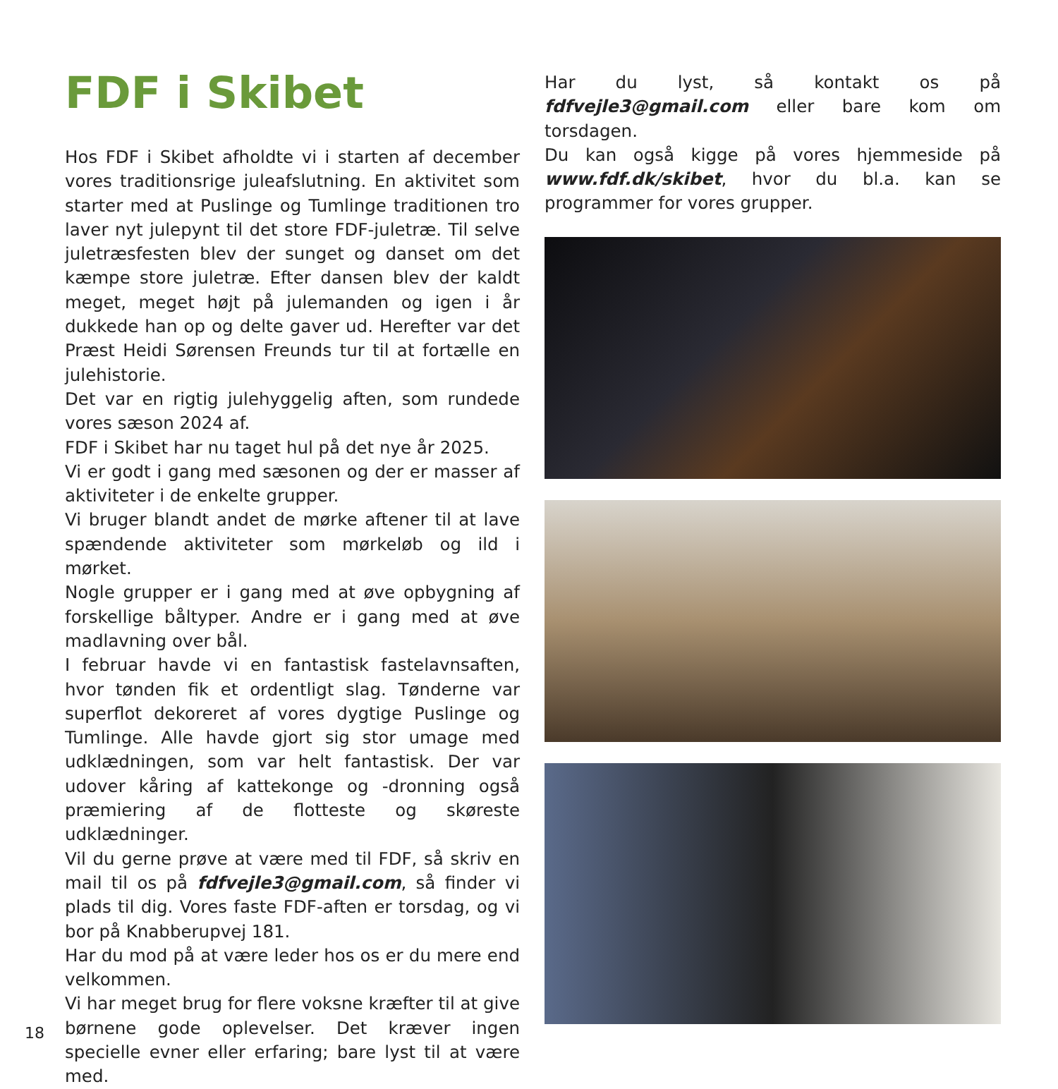FDF i Skibet
Hos FDF i Skibet afholdte vi i starten af december vores traditionsrige juleafslutning. En aktivitet som starter med at Puslinge og Tumlinge traditionen tro laver nyt julepynt til det store FDF-juletræ. Til selve juletræsfesten blev der sunget og danset om det kæmpe store juletræ. Efter dansen blev der kaldt meget, meget højt på julemanden og igen i år dukkede han op og delte gaver ud. Herefter var det Præst Heidi Sørensen Freunds tur til at fortælle en julehistorie.
Det var en rigtig julehyggelig aften, som rundede vores sæson 2024 af.
FDF i Skibet har nu taget hul på det nye år 2025.
Vi er godt i gang med sæsonen og der er masser af aktiviteter i de enkelte grupper.
Vi bruger blandt andet de mørke aftener til at lave spændende aktiviteter som mørkeløb og ild i mørket.
Nogle grupper er i gang med at øve opbygning af forskellige båltyper. Andre er i gang med at øve madlavning over bål.
I februar havde vi en fantastisk fastelavnsaften, hvor tønden fik et ordentligt slag. Tønderne var superflot dekoreret af vores dygtige Puslinge og Tumlinge. Alle havde gjort sig stor umage med udklædningen, som var helt fantastisk. Der var udover kåring af kattekonge og -dronning også præmiering af de flotteste og skøreste udklædninger.
Vil du gerne prøve at være med til FDF, så skriv en mail til os på fdfvejle3@gmail.com, så finder vi plads til dig. Vores faste FDF-aften er torsdag, og vi bor på Knabberupvej 181.
Har du mod på at være leder hos os er du mere end velkommen.
Vi har meget brug for flere voksne kræfter til at give børnene gode oplevelser. Det kræver ingen specielle evner eller erfaring; bare lyst til at være med.
Har du lyst, så kontakt os på fdfvejle3@gmail.com eller bare kom om torsdagen.
Du kan også kigge på vores hjemmeside på www.fdf.dk/skibet, hvor du bl.a. kan se programmer for vores grupper.
18